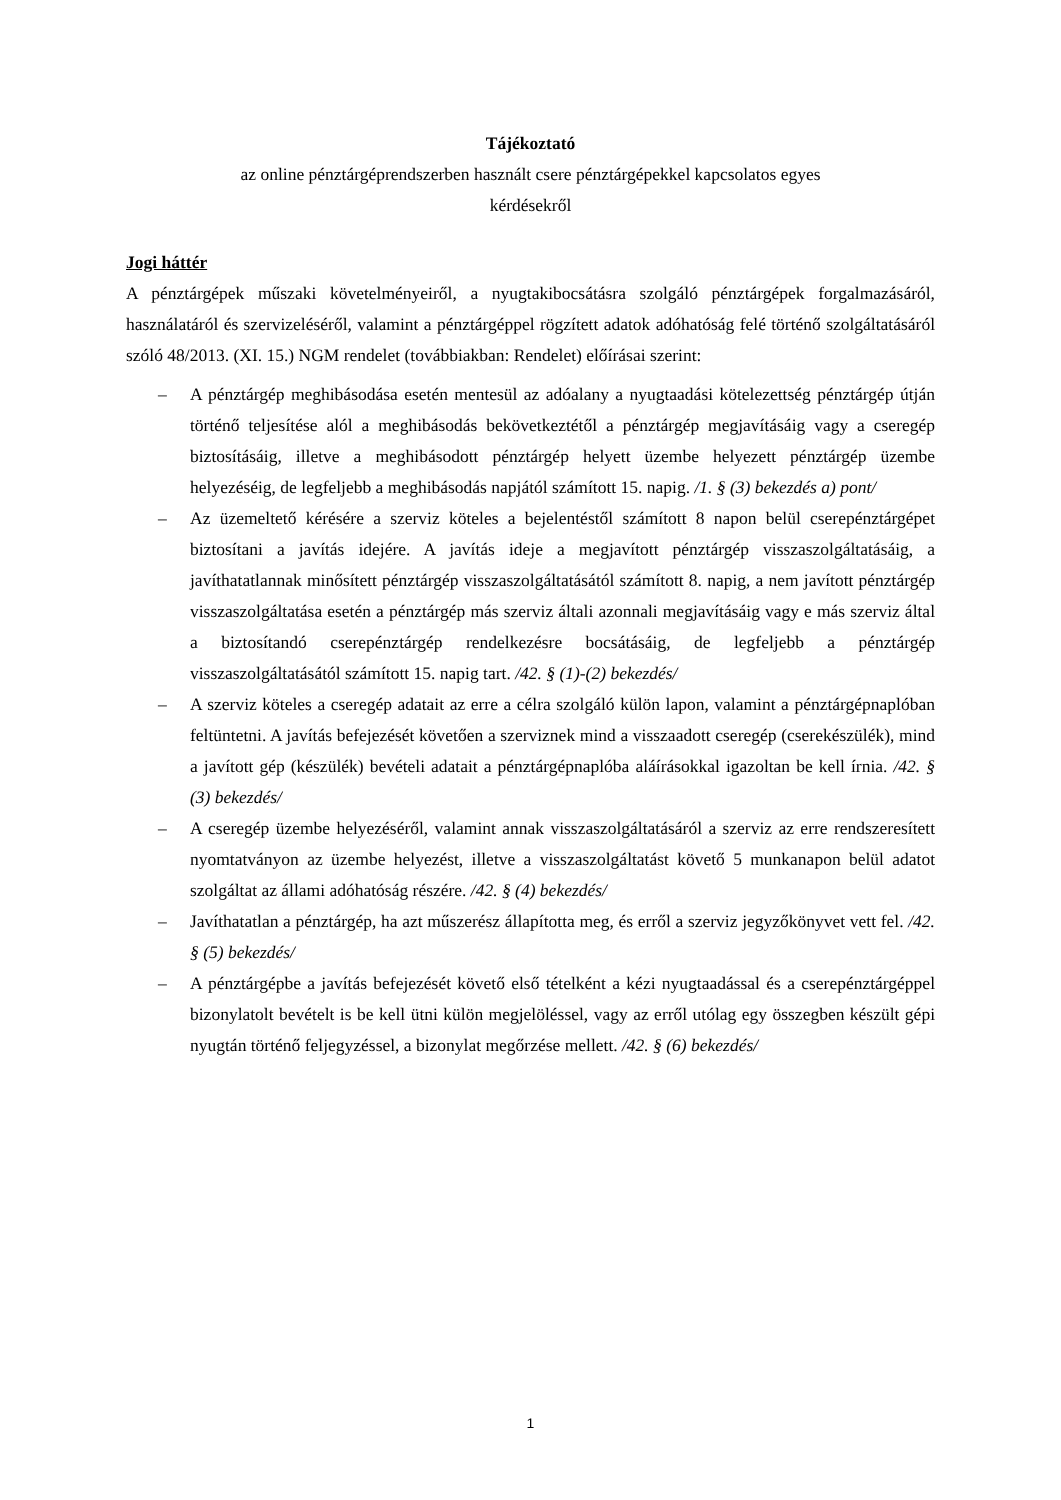Tájékoztató
az online pénztárgéprendszerben használt csere pénztárgépekkel kapcsolatos egyes
kérdésekről
Jogi háttér
A pénztárgépek műszaki követelményeiről, a nyugtakibocsátásra szolgáló pénztárgépek forgalmazásáról, használatáról és szervizeléséről, valamint a pénztárgéppel rögzített adatok adóhatóság felé történő szolgáltatásáról szóló 48/2013. (XI. 15.) NGM rendelet (továbbiakban: Rendelet) előírásai szerint:
– A pénztárgép meghibásodása esetén mentesül az adóalany a nyugtaadási kötelezettség pénztárgép útján történő teljesítése alól a meghibásodás bekövetkeztétől a pénztárgép megjavításáig vagy a cseregép biztosításáig, illetve a meghibásodott pénztárgép helyett üzembe helyezett pénztárgép üzembe helyezéséig, de legfeljebb a meghibásodás napjától számított 15. napig. /1. § (3) bekezdés a) pont/
– Az üzemeltető kérésére a szerviz köteles a bejelentéstől számított 8 napon belül cserepénztárgépet biztosítani a javítás idejére. A javítás ideje a megjavított pénztárgép visszaszolgáltatásáig, a javíthatatlannak minősített pénztárgép visszaszolgáltatásától számított 8. napig, a nem javított pénztárgép visszaszolgáltatása esetén a pénztárgép más szerviz általi azonnali megjavításáig vagy e más szerviz által a biztosítandó cserepénztárgép rendelkezésre bocsátásáig, de legfeljebb a pénztárgép visszaszolgáltatásától számított 15. napig tart. /42. § (1)-(2) bekezdés/
– A szerviz köteles a cseregép adatait az erre a célra szolgáló külön lapon, valamint a pénztárgépnaplóban feltüntetni. A javítás befejezését követően a szerviznek mind a visszaadott cseregép (cserekészülék), mind a javított gép (készülék) bevételi adatait a pénztárgépnaplóba aláírásokkal igazoltan be kell írnia. /42. § (3) bekezdés/
– A cseregép üzembe helyezéséről, valamint annak visszaszolgáltatásáról a szerviz az erre rendszeresített nyomtatványon az üzembe helyezést, illetve a visszaszolgáltatást követő 5 munkanapon belül adatot szolgáltat az állami adóhatóság részére. /42. § (4) bekezdés/
– Javíthatatlan a pénztárgép, ha azt műszerész állapította meg, és erről a szerviz jegyzőkönyvet vett fel. /42. § (5) bekezdés/
– A pénztárgépbe a javítás befejezését követő első tételként a kézi nyugtaadással és a cserepénztárgéppel bizonylatolt bevételt is be kell ütni külön megjelöléssel, vagy az erről utólag egy összegben készült gépi nyugtán történő feljegyzéssel, a bizonylat megőrzése mellett. /42. § (6) bekezdés/
1